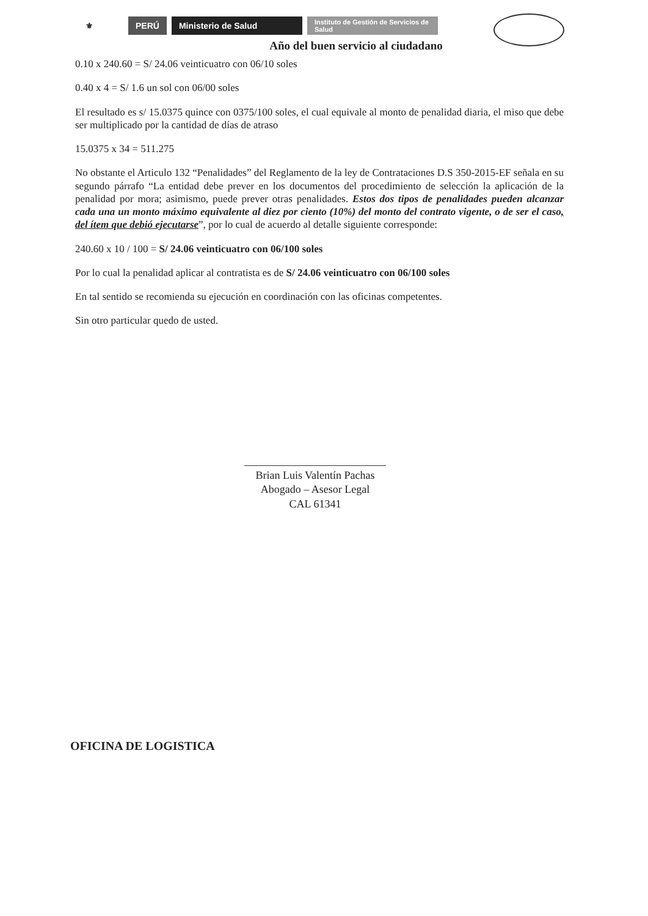⚜ PERÚ Ministerio de Salud
Instituto de Gestión de Servicios de Salud
Año del buen servicio al ciudadano
0.10 x 240.60 = S/ 24.06 veinticuatro con 06/10 soles
0.40 x 4 = S/ 1.6 un sol con 06/00 soles
El resultado es s/ 15.0375 quince con 0375/100 soles, el cual equivale al monto de penalidad diaria, el miso que debe ser multiplicado por la cantidad de días de atraso
15.0375 x 34 = 511.275
No obstante el Articulo 132 “Penalidades” del Reglamento de la ley de Contrataciones D.S 350-2015-EF señala en su segundo párrafo “La entidad debe prever en los documentos del procedimiento de selección la aplicación de la penalidad por mora; asimismo, puede prever otras penalidades. Estos dos tipos de penalidades pueden alcanzar cada una un monto máximo equivalente al diez por ciento (10%) del monto del contrato vigente, o de ser el caso, del ítem que debió ejecutarse”, por lo cual de acuerdo al detalle siguiente corresponde:
240.60 x 10 / 100 = S/ 24.06 veinticuatro con 06/100 soles
Por lo cual la penalidad aplicar al contratista es de S/ 24.06 veinticuatro con 06/100 soles
En tal sentido se recomienda su ejecución en coordinación con las oficinas competentes.
Sin otro particular quedo de usted.
Brian Luis Valentín Pachas
Abogado – Asesor Legal
CAL 61341
OFICINA DE LOGISTICA